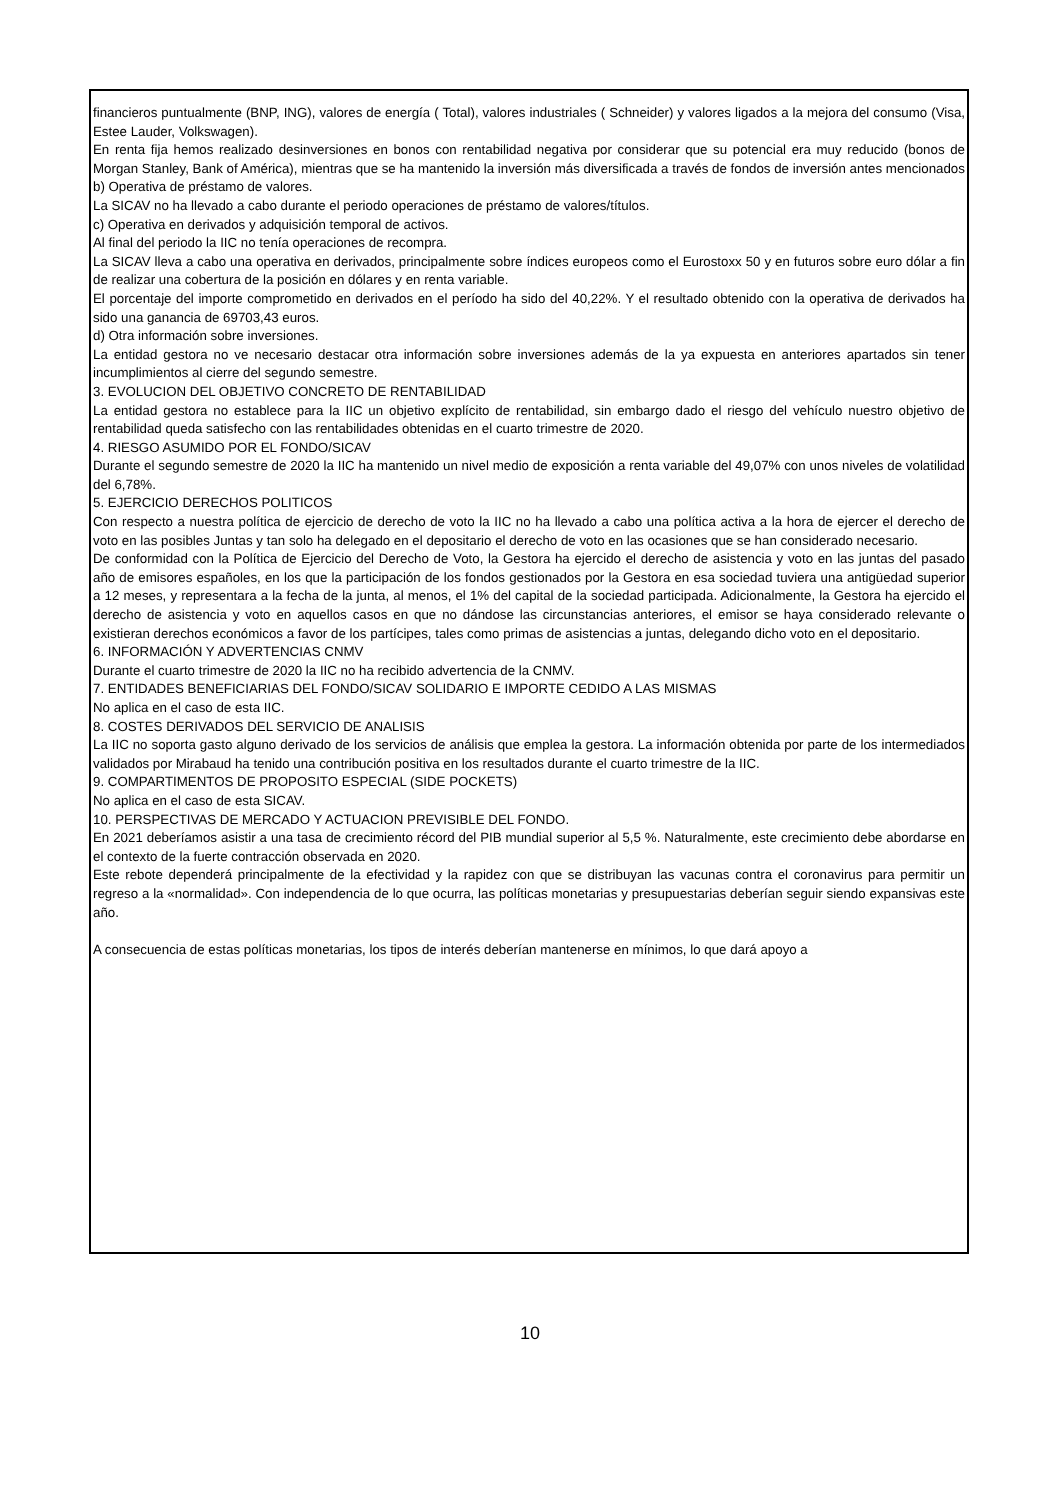financieros puntualmente (BNP, ING), valores de energía ( Total), valores industriales ( Schneider) y valores ligados a la mejora del consumo (Visa, Estee Lauder, Volkswagen).
En renta fija hemos realizado desinversiones en bonos con rentabilidad negativa por considerar que su potencial era muy reducido (bonos de Morgan Stanley, Bank of América), mientras que se ha mantenido la inversión más diversificada a través de fondos de inversión antes mencionados
b) Operativa de préstamo de valores.
La SICAV no ha llevado a cabo durante el periodo operaciones de préstamo de valores/títulos.
c) Operativa en derivados y adquisición temporal de activos.
Al final del periodo la IIC no tenía operaciones de recompra.
La SICAV lleva a cabo una operativa en derivados, principalmente sobre índices europeos como el Eurostoxx 50 y en futuros sobre euro dólar a fin de realizar una cobertura de la posición en dólares y en renta variable.
El porcentaje del importe comprometido en derivados en el período ha sido del 40,22%. Y el resultado obtenido con la operativa de derivados ha sido una ganancia de 69703,43 euros.
d) Otra información sobre inversiones.
La entidad gestora no ve necesario destacar otra información sobre inversiones además de la ya expuesta en anteriores apartados sin tener incumplimientos al cierre del segundo semestre.
3. EVOLUCION DEL OBJETIVO CONCRETO DE RENTABILIDAD
La entidad gestora no establece para la IIC un objetivo explícito de rentabilidad, sin embargo dado el riesgo del vehículo nuestro objetivo de rentabilidad queda satisfecho con las rentabilidades obtenidas en el cuarto trimestre de 2020.
4. RIESGO ASUMIDO POR EL FONDO/SICAV
Durante el segundo semestre de 2020 la IIC ha mantenido un nivel medio de exposición a renta variable del 49,07% con unos niveles de volatilidad del 6,78%.
5. EJERCICIO DERECHOS POLITICOS
Con respecto a nuestra política de ejercicio de derecho de voto la IIC no ha llevado a cabo una política activa a la hora de ejercer el derecho de voto en las posibles Juntas y tan solo ha delegado en el depositario el derecho de voto en las ocasiones que se han considerado necesario.
De conformidad con la Política de Ejercicio del Derecho de Voto, la Gestora ha ejercido el derecho de asistencia y voto en las juntas del pasado año de emisores españoles, en los que la participación de los fondos gestionados por la Gestora en esa sociedad tuviera una antigüedad superior a 12 meses, y representara a la fecha de la junta, al menos, el 1% del capital de la sociedad participada. Adicionalmente, la Gestora ha ejercido el derecho de asistencia y voto en aquellos casos en que no dándose las circunstancias anteriores, el emisor se haya considerado relevante o existieran derechos económicos a favor de los partícipes, tales como primas de asistencias a juntas, delegando dicho voto en el depositario.
6. INFORMACIÓN Y ADVERTENCIAS CNMV
Durante el cuarto trimestre de 2020 la IIC no ha recibido advertencia de la CNMV.
7. ENTIDADES BENEFICIARIAS DEL FONDO/SICAV SOLIDARIO E IMPORTE CEDIDO A LAS MISMAS
No aplica en el caso de esta IIC.
8. COSTES DERIVADOS DEL SERVICIO DE ANALISIS
La IIC no soporta gasto alguno derivado de los servicios de análisis que emplea la gestora. La información obtenida por parte de los intermediados validados por Mirabaud ha tenido una contribución positiva en los resultados durante el cuarto trimestre de la IIC.
9. COMPARTIMENTOS DE PROPOSITO ESPECIAL (SIDE POCKETS)
No aplica en el caso de esta SICAV.
10. PERSPECTIVAS DE MERCADO Y ACTUACION PREVISIBLE DEL FONDO.
En 2021 deberíamos asistir a una tasa de crecimiento récord del PIB mundial superior al 5,5 %. Naturalmente, este crecimiento debe abordarse en el contexto de la fuerte contracción observada en 2020.
Este rebote dependerá principalmente de la efectividad y la rapidez con que se distribuyan las vacunas contra el coronavirus para permitir un regreso a la «normalidad». Con independencia de lo que ocurra, las políticas monetarias y presupuestarias deberían seguir siendo expansivas este año.
A consecuencia de estas políticas monetarias, los tipos de interés deberían mantenerse en mínimos, lo que dará apoyo a
10